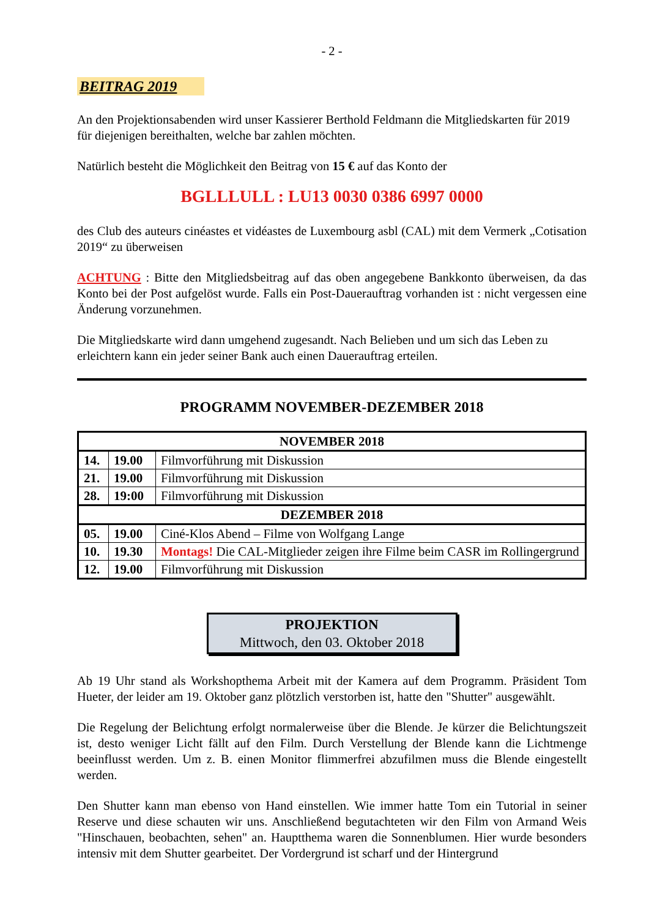- 2 -
BEITRAG 2019
An den Projektionsabenden wird unser Kassierer Berthold Feldmann die Mitgliedskarten für 2019 für diejenigen bereithalten, welche bar zahlen möchten.
Natürlich besteht die Möglichkeit den Beitrag von 15 € auf das Konto der
BGLLLULL : LU13 0030 0386 6997 0000
des Club des auteurs cinéastes et vidéastes de Luxembourg asbl (CAL) mit dem Vermerk „Cotisation 2019“ zu überweisen
ACHTUNG : Bitte den Mitgliedsbeitrag auf das oben angegebene Bankkonto überweisen, da das Konto bei der Post aufgelöst wurde. Falls ein Post-Dauerauftrag vorhanden ist : nicht vergessen eine Änderung vorzunehmen.
Die Mitgliedskarte wird dann umgehend zugesandt. Nach Belieben und um sich das Leben zu erleichtern kann ein jeder seiner Bank auch einen Dauerauftrag erteilen.
PROGRAMM NOVEMBER-DEZEMBER 2018
| NOVEMBER 2018 | | |
| --- | --- | --- |
| 14. | 19.00 | Filmvorführung mit Diskussion |
| 21. | 19.00 | Filmvorführung mit Diskussion |
| 28. | 19:00 | Filmvorführung mit Diskussion |
| DEZEMBER 2018 | | |
| 05. | 19.00 | Ciné-Klos Abend – Filme von Wolfgang Lange |
| 10. | 19.30 | Montags! Die CAL-Mitglieder zeigen ihre Filme beim CASR im Rollingergrund |
| 12. | 19.00 | Filmvorführung mit Diskussion |
PROJEKTION
Mittwoch, den 03. Oktober 2018
Ab 19 Uhr stand als Workshopthema Arbeit mit der Kamera auf dem Programm. Präsident Tom Hueter, der leider am 19. Oktober ganz plötzlich verstorben ist, hatte den "Shutter" ausgewählt.
Die Regelung der Belichtung erfolgt normalerweise über die Blende. Je kürzer die Belichtungszeit ist, desto weniger Licht fällt auf den Film. Durch Verstellung der Blende kann die Lichtmenge beeinflusst werden. Um z. B. einen Monitor flimmerfrei abzufilmen muss die Blende eingestellt werden.
Den Shutter kann man ebenso von Hand einstellen. Wie immer hatte Tom ein Tutorial in seiner Reserve und diese schauten wir uns. Anschließend begutachteten wir den Film von Armand Weis "Hinschauen, beobachten, sehen" an. Hauptthema waren die Sonnenblumen. Hier wurde besonders intensiv mit dem Shutter gearbeitet. Der Vordergrund ist scharf und der Hintergrund